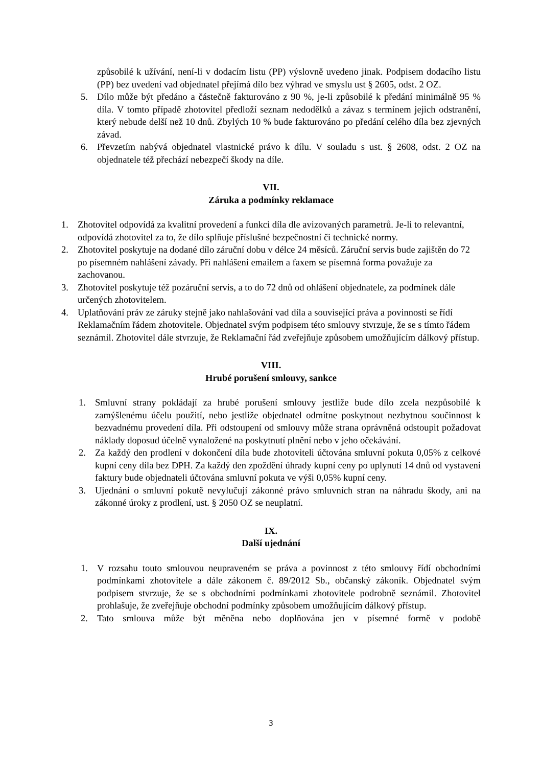způsobilé k užívání, není-li v dodacím listu (PP) výslovně uvedeno jinak. Podpisem dodacího listu (PP) bez uvedení vad objednatel přejímá dílo bez výhrad ve smyslu ust § 2605, odst. 2 OZ.
5. Dílo může být předáno a částečně fakturováno z 90 %, je-li způsobilé k předání minimálně 95 % díla. V tomto případě zhotovitel předloží seznam nedodělků a závaz s termínem jejich odstranění, který nebude delší než 10 dnů. Zbylých 10 % bude fakturováno po předání celého díla bez zjevných závad.
6. Převzetím nabývá objednatel vlastnické právo k dílu. V souladu s ust. § 2608, odst. 2 OZ na objednatele též přechází nebezpečí škody na díle.
VII.
Záruka a podmínky reklamace
1. Zhotovitel odpovídá za kvalitní provedení a funkci díla dle avizovaných parametrů. Je-li to relevantní, odpovídá zhotovitel za to, že dílo splňuje příslušné bezpečnostní či technické normy.
2. Zhotovitel poskytuje na dodané dílo záruční dobu v délce 24 měsíců. Záruční servis bude zajištěn do 72 po písemném nahlášení závady. Při nahlášení emailem a faxem se písemná forma považuje za zachovanou.
3. Zhotovitel poskytuje též pozáruční servis, a to do 72 dnů od ohlášení objednatele, za podmínek dále určených zhotovitelem.
4. Uplatňování práv ze záruky stejně jako nahlašování vad díla a související práva a povinnosti se řídí Reklamačním řádem zhotovitele. Objednatel svým podpisem této smlouvy stvrzuje, že se s tímto řádem seznámil. Zhotovitel dále stvrzuje, že Reklamační řád zveřejňuje způsobem umožňujícím dálkový přístup.
VIII.
Hrubé porušení smlouvy, sankce
1. Smluvní strany pokládají za hrubé porušení smlouvy jestliže bude dílo zcela nezpůsobilé k zamýšlenému účelu použití, nebo jestliže objednatel odmítne poskytnout nezbytnou součinnost k bezvadnému provedení díla. Při odstoupení od smlouvy může strana oprávněná odstoupit požadovat náklady doposud účelně vynaložené na poskytnutí plnění nebo v jeho očekávání.
2. Za každý den prodlení v dokončení díla bude zhotoviteli účtována smluvní pokuta 0,05% z celkové kupní ceny díla bez DPH. Za každý den zpoždění úhrady kupní ceny po uplynutí 14 dnů od vystavení faktury bude objednateli účtována smluvní pokuta ve výši 0,05% kupní ceny.
3. Ujednání o smluvní pokutě nevylučují zákonné právo smluvních stran na náhradu škody, ani na zákonné úroky z prodlení, ust. § 2050 OZ se neuplatní.
IX.
Další ujednání
1. V rozsahu touto smlouvou neupraveném se práva a povinnost z této smlouvy řídí obchodními podmínkami zhotovitele a dále zákonem č. 89/2012 Sb., občanský zákoník. Objednatel svým podpisem stvrzuje, že se s obchodními podmínkami zhotovitele podrobně seznámil. Zhotovitel prohlašuje, že zveřejňuje obchodní podmínky způsobem umožňujícím dálkový přístup.
2. Tato smlouva může být měněna nebo doplňována jen v písemné formě v podobě
3